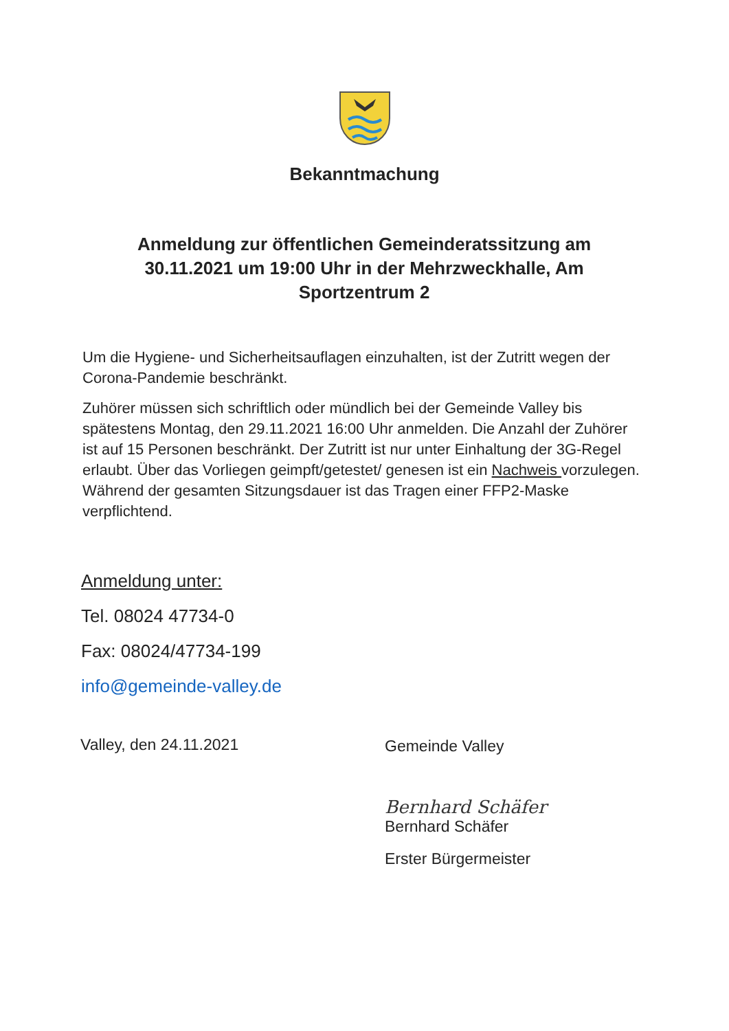Bekanntmachung
Anmeldung zur öffentlichen Gemeinderatssitzung am 30.11.2021 um 19:00 Uhr in der Mehrzweckhalle, Am Sportzentrum 2
Um die Hygiene- und Sicherheitsauflagen einzuhalten, ist der Zutritt wegen der Corona-Pandemie beschränkt.
Zuhörer müssen sich schriftlich oder mündlich bei der Gemeinde Valley bis spätestens Montag, den 29.11.2021 16:00 Uhr anmelden. Die Anzahl der Zuhörer ist auf 15 Personen beschränkt. Der Zutritt ist nur unter Einhaltung der 3G-Regel erlaubt. Über das Vorliegen geimpft/getestet/ genesen ist ein Nachweis vorzulegen. Während der gesamten Sitzungsdauer ist das Tragen einer FFP2-Maske verpflichtend.
Anmeldung unter:
Tel. 08024 47734-0
Fax: 08024/47734-199
info@gemeinde-valley.de
Valley, den 24.11.2021
Gemeinde Valley
Bernhard Schäfer
Bernhard Schäfer
Erster Bürgermeister